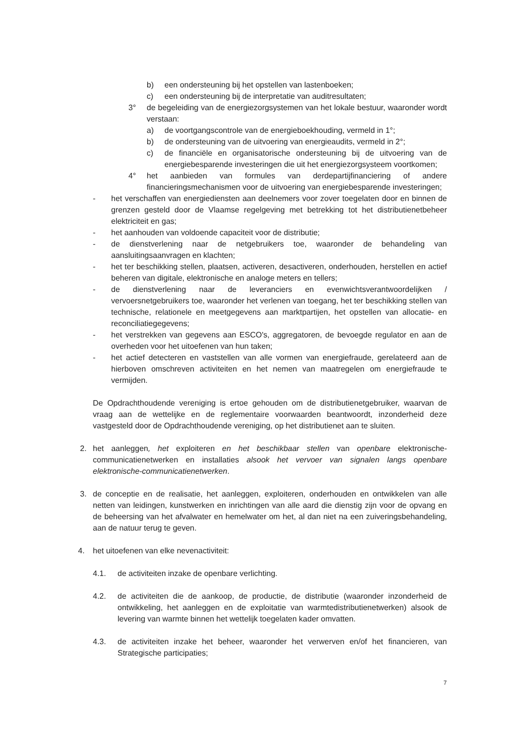b) een ondersteuning bij het opstellen van lastenboeken;
c) een ondersteuning bij de interpretatie van auditresultaten;
3° de begeleiding van de energiezorgsystemen van het lokale bestuur, waaronder wordt verstaan:
a) de voortgangscontrole van de energieboekhouding, vermeld in 1°;
b) de ondersteuning van de uitvoering van energieaudits, vermeld in 2°;
c) de financiële en organisatorische ondersteuning bij de uitvoering van de energiebesparende investeringen die uit het energiezorgsysteem voortkomen;
4° het aanbieden van formules van derdepartijfinanciering of andere financieringsmechanismen voor de uitvoering van energiebesparende investeringen;
- het verschaffen van energiediensten aan deelnemers voor zover toegelaten door en binnen de grenzen gesteld door de Vlaamse regelgeving met betrekking tot het distributienetbeheer elektriciteit en gas;
- het aanhouden van voldoende capaciteit voor de distributie;
- de dienstverlening naar de netgebruikers toe, waaronder de behandeling van aansluitingsaanvragen en klachten;
- het ter beschikking stellen, plaatsen, activeren, desactiveren, onderhouden, herstellen en actief beheren van digitale, elektronische en analoge meters en tellers;
- de dienstverlening naar de leveranciers en evenwichtsverantwoordelijken / vervoersnetgebruikers toe, waaronder het verlenen van toegang, het ter beschikking stellen van technische, relationele en meetgegevens aan marktpartijen, het opstellen van allocatie- en reconciliatiegegevens;
- het verstrekken van gegevens aan ESCO's, aggregatoren, de bevoegde regulator en aan de overheden voor het uitoefenen van hun taken;
- het actief detecteren en vaststellen van alle vormen van energiefraude, gerelateerd aan de hierboven omschreven activiteiten en het nemen van maatregelen om energiefraude te vermijden.
De Opdrachthoudende vereniging is ertoe gehouden om de distributienetgebruiker, waarvan de vraag aan de wettelijke en de reglementaire voorwaarden beantwoordt, inzonderheid deze vastgesteld door de Opdrachthoudende vereniging, op het distributienet aan te sluiten.
2. het aanleggen, het exploiteren en het beschikbaar stellen van openbare elektronische-communicatienetwerken en installaties alsook het vervoer van signalen langs openbare elektronische-communicatienetwerken.
3. de conceptie en de realisatie, het aanleggen, exploiteren, onderhouden en ontwikkelen van alle netten van leidingen, kunstwerken en inrichtingen van alle aard die dienstig zijn voor de opvang en de beheersing van het afvalwater en hemelwater om het, al dan niet na een zuiveringsbehandeling, aan de natuur terug te geven.
4. het uitoefenen van elke nevenactiviteit:
4.1. de activiteiten inzake de openbare verlichting.
4.2. de activiteiten die de aankoop, de productie, de distributie (waaronder inzonderheid de ontwikkeling, het aanleggen en de exploitatie van warmtedistributienetwerken) alsook de levering van warmte binnen het wettelijk toegelaten kader omvatten.
4.3. de activiteiten inzake het beheer, waaronder het verwerven en/of het financieren, van Strategische participaties;
7